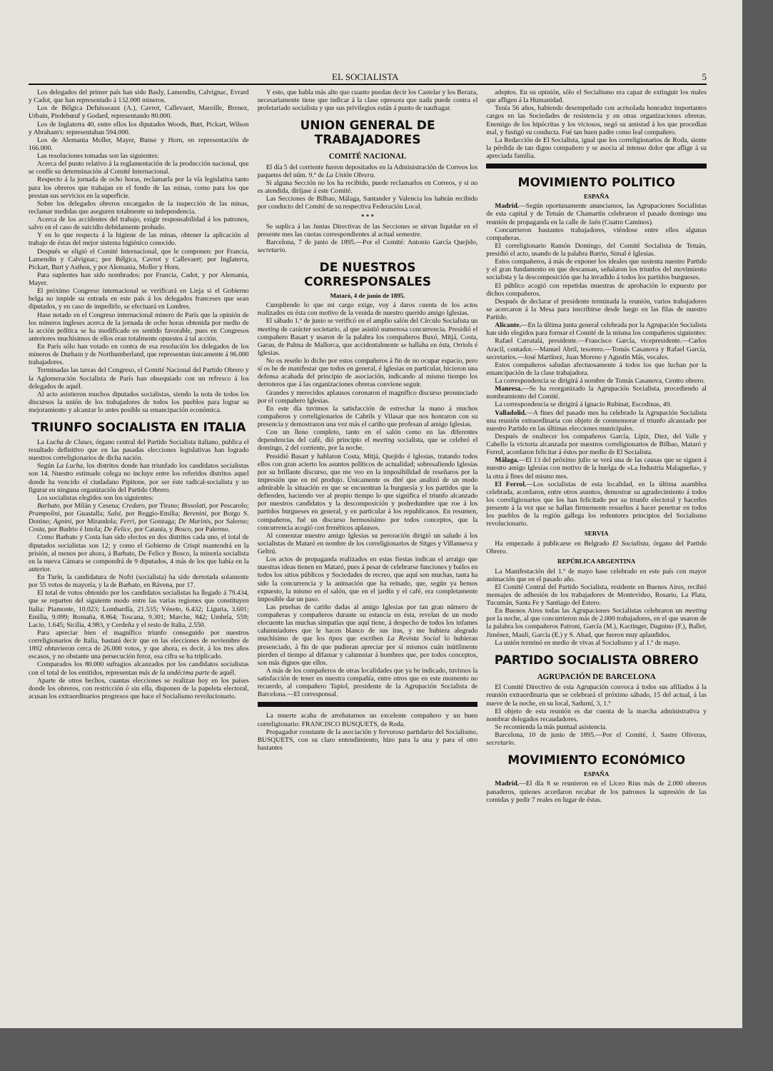EL SOCIALISTA 5
Los delegados del primer país han sido Basly, Lamendin, Calvignac, Evrard y Cadot, que han representado á 132.000 mineros.
Los de Bélgica Defuisseaux (A.), Cavrot, Callevaert, Maroille, Brenez, Urbain, Piedebœuf y Godard, representando 80.000.
Los de Inglaterra 40, entre ellos los diputados Woods, Burt, Pickart, Wilson y Abraham's: representaban 594.000.
Los de Alemania Moller, Mayer, Bunse y Horn, en representación de 166.000.
Las resoluciones tomadas son las siguientes:
Acerca del punto relativo á la reglamentación de la producción nacional, que se confíe su determinación al Comité Internacional.
Respecto á la jornada de ocho horas, reclamarla por la vía legislativa tanto para los obreros que trabajan en el fondo de las minas, como para los que prestan sus servicios en la superficie.
Sobre los delegados obreros encargados de la inspección de las minas, reclamar medidas que aseguren totalmente su independencia.
Acerca de los accidentes del trabajo, exigir responsabilidad á los patronos, salvo en el caso de suicidio debidamente probado.
Y en lo que respecta á la higiene de las minas, obtener la aplicación al trabajo de éstas del mejor sistema higiénico conocido.
Después se eligió el Comité Internacional, que le componen: por Francia, Lamendin y Calvignac; por Bélgica, Cavrot y Callevaert; por Inglaterra, Pickart, Burt y Asthon, y por Alemania, Moller y Horn.
Para suplentes han sido nombrados: por Francia, Cadot, y por Alemania, Mayer.
El próximo Congreso internacional se verificará en Lieja si el Gobierno belga no impide su entrada en este país á los delegados franceses que sean diputados, y en caso de impedirlo, se efectuará en Londres.
Hase notado en el Congreso internacional minero de París que la opinión de los mineros ingleses acerca de la jornada de ocho horas obtenida por medio de la acción política se ha modificado en sentido favorable, pues en Congresos anteriores muchísimos de ellos eran totalmente opuestos á tal acción.
En París sólo han votado en contra de esa resolución los delegados de los mineros de Durham y de Northumberland, que representan únicamente á 96.000 trabajadores.
Terminadas las tareas del Congreso, el Comité Nacional del Partido Obrero y la Aglomeración Socialista de París han obsequiado con un refresco á los delegados de aquél.
Al acto asistieron muchos diputados socialistas, siendo la nota de todos los discursos la unión de los trabajadores de todos los pueblos para lograr su mejoramiento y alcanzar lo antes posible su emancipación económica.
TRIUNFO SOCIALISTA EN ITALIA
La Lucha de Clases, órgano central del Partido Socialista italiano, publica el resultado definitivo que en las pasadas elecciones legislativas han logrado nuestros correligionarios de dicha nación.
Según La Lucha, los distritos donde han triunfado los candidatos socialistas son 14. Nuestro estimado colega no incluye entre los referidos distritos aquel donde ha vencido el ciudadano Pipitone, por ser éste radical-socialista y no figurar en ninguna organización del Partido Obrero.
Los socialistas elegidos son los siguientes:
Barbato, por Milán y Cesena; Credaro, por Tirano; Bissolati, por Pescarolo; Prampolini, por Guastalla; Salsi, por Reggio-Emilia; Berenini, por Borgo S. Donino; Agnini, por Mirandola; Ferri, por Gonzaga; De Marinis, por Salerno; Costa, por Budrio é Imola; De Felice, por Catania, y Bosco, por Palermo.
Como Barbato y Costa han sido electos en dos distritos cada uno, el total de diputados socialistas son 12; y como el Gobierno de Crispi mantendrá en la prisión, al menos por ahora, á Barbato, De Felice y Bosco, la minoría socialista en la nueva Cámara se compondrá de 9 diputados, 4 más de los que había en la anterior.
En Turín, la candidatura de Nofri (socialista) ha sido derrotada solamente por 55 votos de mayoría, y la de Barbato, en Rávena, por 17.
El total de votos obtenido por los candidatos socialistas ha llegado á 79.434, que se reparten del siguiente modo entre las varias regiones que constituyen Italia: Piamonte, 10.023; Lombardía, 21.535; Véneto, 6.432; Liguria, 3.601; Emilia, 9.099; Romaña, 8.864; Toscana, 9.301; Marche, 842; Umbría, 559; Lacio, 1.645; Sicilia, 4.983, y Cerdeña y el resto de Italia, 2.550.
Para apreciar bien el magnífico triunfo conseguido por nuestros correligionarios de Italia, bastará decir que en las elecciones de noviembre de 1892 obtuvieron cerca de 26.000 votos, y que ahora, es decir, á los tres años escasos, y no obstante una persecución feroz, esa cifra se ha triplicado.
Comparados los 80.000 sufragios alcanzados por los candidatos socialistas con el total de los emitidos, representan más de la undécima parte de aquél.
Aparte de otros hechos, cuantas elecciones se realizan hoy en los países donde los obreros, con restricción ó sin ella, disponen de la papeleta electoral, acusan los extraordinarios progresos que hace el Socialismo revolucionario.
Y esto, que habla más alto que cuanto puedan decir los Castelar y los Beraza, necesariamente tiene que indicar á la clase opresora que nada puede contra el proletariado socialista y que sus privilegios están á punto de naufragar.
UNION GENERAL DE TRABAJADORES
COMITÉ NACIONAL
El día 5 del corriente fueron depositados en la Administración de Correos los paquetes del núm. 9.º de La Unión Obrera.
Si alguna Sección no los ha recibido, puede reclamarlos en Correos, y si no es atendida, diríjase á este Comité.
Las Secciones de Bilbao, Málaga, Santander y Valencia los habrán recibido por conducto del Comité de su respectiva Federación Local.
* * *
Se suplica á las Juntas Directivas de las Secciones se sirvan liquidar en el presente mes las cuotas correspondientes al actual semestre.
Barcelona, 7 de junio de 1895.—Por el Comité: Antonio García Quejido, secretario.
DE NUESTROS CORRESPONSALES
Mataró, 4 de junio de 1895.
Cumpliendo lo que mi cargo exige, voy á daros cuenta de los actos realizados en ésta con motivo de la venida de nuestro querido amigo Iglesias.
El sábado 1.º de junio se verificó en el amplio salón del Círculo Socialista un meeting de carácter societario, al que asistió numerosa concurrencia. Presidió el compañero Basart y usaron de la palabra los compañeros Buxó, Mitjá, Costa, Garau, de Palma de Mallorca, que accidentalmente se hallaba en ésta, Orriols é Iglesias.
No os reseño lo dicho por estos compañeros á fin de no ocupar espacio, pero sí os he de manifestar que todos en general, é Iglesias en particular, hicieron una defensa acabada del principio de asociación, indicando al mismo tiempo los derroteros que á las organizaciones obreras conviene seguir.
Grandes y merecidos aplausos coronaron el magnífico discurso pronunciado por el compañero Iglesias.
En este día tuvimos la satisfacción de estrechar la mano á muchos compañeros y correligionarios de Cabrils y Vilasar que nos honraron con su presencia y demostraron una vez más el cariño que profesan al amigo Iglesias.
Con un lleno completo, tanto en el salón como en las diferentes dependencias del café, dió principio el meeting socialista, que se celebró el domingo, 2 del corriente, por la noche.
Presidió Basart y hablaron Costa, Mitjá, Quejido é Iglesias, tratando todos ellos con gran acierto los asuntos políticos de actualidad; sobresaliendo Iglesias por su brillante discurso, que me veo en la imposibilidad de reseñaros por la impresión que en mí produjo. Únicamente os diré que analizó de un modo admirable la situación en que se encuentran la burguesía y los partidos que la defienden, haciendo ver al propio tiempo lo que significa el triunfo alcanzado por nuestros candidatos y la descomposición y podredumbre que roe á los partidos burgueses en general, y en particular á los republicanos. En resumen, compañeros, fué un discurso hermosísimo por todos conceptos, que la concurrencia acogió con frenéticos aplausos.
Al comenzar nuestro amigo Iglesias su peroración dirigió un saludo á los socialistas de Mataró en nombre de los correligionarios de Sitges y Villanueva y Geltrú.
Los actos de propaganda realizados en estas fiestas indican el arraigo que nuestras ideas tienen en Mataró, pues á pesar de celebrarse funciones y bailes en todos los sitios públicos y Sociedades de recreo, que aquí son muchas, tanta ha sido la concurrencia y la animación que ha reinado, que, según ya hemos expuesto, la mismo en el salón, que en el jardín y el café, era completamente imposible dar un paso.
Las pruebas de cariño dadas al amigo Iglesias por tan gran número de compañeras y compañeros durante su estancia en ésta, revelan de un modo elocuente las muchas simpatías que aquí tiene, á despecho de todos los infames calumniadores que le hacen blanco de sus iras, y me hubiera alegrado muchísimo de que los tipos que escriben La Revista Social lo hubieran presenciado, á fin de que pudieran apreciar por sí mismos cuán inútilmente pierden el tiempo al difamar y calumniar á hombres que, por todos conceptos, son más dignos que ellos.
A más de los compañeros de otras localidades que ya he indicado, tuvimos la satisfacción de tener en nuestra compañía, entre otros que en este momento no recuerdo, al compañero Tapiol, presidente de la Agrupación Socialista de Barcelona.—El corresponsal.
La muerte acaba de arrebatarnos un excelente compañero y un buen correligionario: FRANCISCO BUSQUETS, de Roda.
Propagador constante de la asociación y fervoroso partidario del Socialismo, BUSQUETS, con su claro entendimiento, hizo para la una y para el otro bastantes
adeptos. En su opinión, sólo el Socialismo era capaz de extinguir los males que afligen á la Humanidad.
Tenía 56 años, habiendo desempeñado con acrisolada honradez importantes cargos en las Sociedades de resistencia y en otras organizaciones obreras. Enemigo de los hipócritas y los viciosos, negó su amistad á los que procedían mal, y fustigó su conducta. Fué tan buen padre como leal compañero.
La Redacción de El Socialista, igual que los correligionarios de Roda, siente la pérdida de tan digno compañero y se asocia al intenso dolor que aflige á su apreciada familia.
MOVIMIENTO POLITICO
ESPAÑA
Madrid.—Según oportunamente anunciamos, las Agrupaciones Socialistas de esta capital y de Tetuán de Chamartín celebraron el pasado domingo una reunión de propaganda en la calle de Jaén (Cuatro Caminos).
Concurrieron bastantes trabajadores, viéndose entre ellos algunas compañeras.
El correligionario Ramón Domingo, del Comité Socialista de Tetuán, presidió el acto, usando de la palabra Barrio, Simal é Iglesias.
Estos compañeros, á más de exponer los ideales que sustenta nuestro Partido y el gran fundamento en que descansan, señalaron los triunfos del movimiento socialista y la descomposición que ha invadido á todos los partidos burgueses.
El público acogió con repetidas muestras de aprobación lo expuesto por dichos compañeros.
Después de declarar el presidente terminada la reunión, varios trabajadores se acercaron á la Mesa para inscribirse desde luego en las filas de nuestro Partido.
Alicante.—En la última junta general celebrada por la Agrupación Socialista han sido elegidos para formar el Comité de la misma los compañeros siguientes:
Rafael Carratalá, presidente.—Francisco García, vicepresidente.—Carlos Aracil, contador.—Manuel Abril, tesorero.—Tomás Casanova y Rafael García, secretarios.—José Martínez, Juan Moreno y Agustín Más, vocales.
Estos compañeros saludan afectuosamente á todos los que luchan por la emancipación de la clase trabajadora.
La correspondencia se dirigirá á nombre de Tomás Casanova, Centro obrero.
Manresa.—Se ha reorganizado la Agrupación Socialista, procediendo al nombramiento del Comité.
La correspondencia se dirigirá á Ignacio Rubinat, Escodinas, 49.
Valladolid.—A fines del pasado mes ha celebrado la Agrupación Socialista una reunión extraordinaria con objeto de conmemorar el triunfo alcanzado por nuestro Partido en las últimas elecciones municipales.
Después de enaltecer los compañeros García, Lípiz, Diez, del Valle y Cabello la victoria alcanzada por nuestros correligionarios de Bilbao, Mataró y Ferrol, acordaron felicitar á éstos por medio de El Socialista.
Málaga.—El 13 del próximo julio se verá una de las causas que se siguen á nuestro amigo Iglesias con motivo de la huelga de «La Industria Malagueña», y la otra á fines del mismo mes.
El Ferrol.—Los socialistas de esta localidad, en la última asamblea celebrada, acordaron, entre otros asuntos, demostrar su agradecimiento á todos los correligionarios que los han felicitado por su triunfo electoral y hacerles presente á la vez que se hallan firmemente resueltos á hacer penetrar en todos los pueblos de la región gallega los redentores principios del Socialismo revolucionario.
SERVIA
Ha empezado á publicarse en Belgrado El Socialista, órgano del Partido Obrero.
REPÚBLICA ARGENTINA
La Manifestación del 1.º de mayo hase celebrado en este país con mayor animación que en el pasado año.
El Comité Central del Partido Socialista, residente en Buenos Aires, recibió mensajes de adhesión de los trabajadores de Montevideo, Rosario, La Plata, Tucumán, Santa Fe y Santiago del Estero.
En Buenos Aires todas las Agrupaciones Socialistas celebraron un meeting por la noche, al que concurrieron más de 2.000 trabajadores, en el que usaron de la palabra los compañeros Patroni, García (M.), Kactinger, Dagnino (F.), Ballet, Jiménez, Mauli, García (E.) y S. Abad, que fueron muy aplaudidos.
La unión terminó en medio de vivas al Socialismo y al 1.º de mayo.
PARTIDO SOCIALISTA OBRERO
AGRUPACIÓN DE BARCELONA
El Comité Directivo de esta Agrupación convoca á todos sus afiliados á la reunión extraordinaria que se celebrará el próximo sábado, 15 del actual, á las nueve de la noche, en su local, Sadurní, 3, 1.º
El objeto de esta reunión es dar cuenta de la marcha administrativa y nombrar delegados recaudadores.
Se recomienda la más puntual asistencia.
Barcelona, 10 de junio de 1895.—Por el Comité, J. Sastre Oliveras, secretario.
MOVIMIENTO ECONÓMICO
ESPAÑA
Madrid.—El día 8 se reunieron en el Liceo Rius más de 2.000 obreros panaderos, quienes acordaron recabar de los patronos la supresión de las comidas y pedir 7 reales en lugar de éstas.